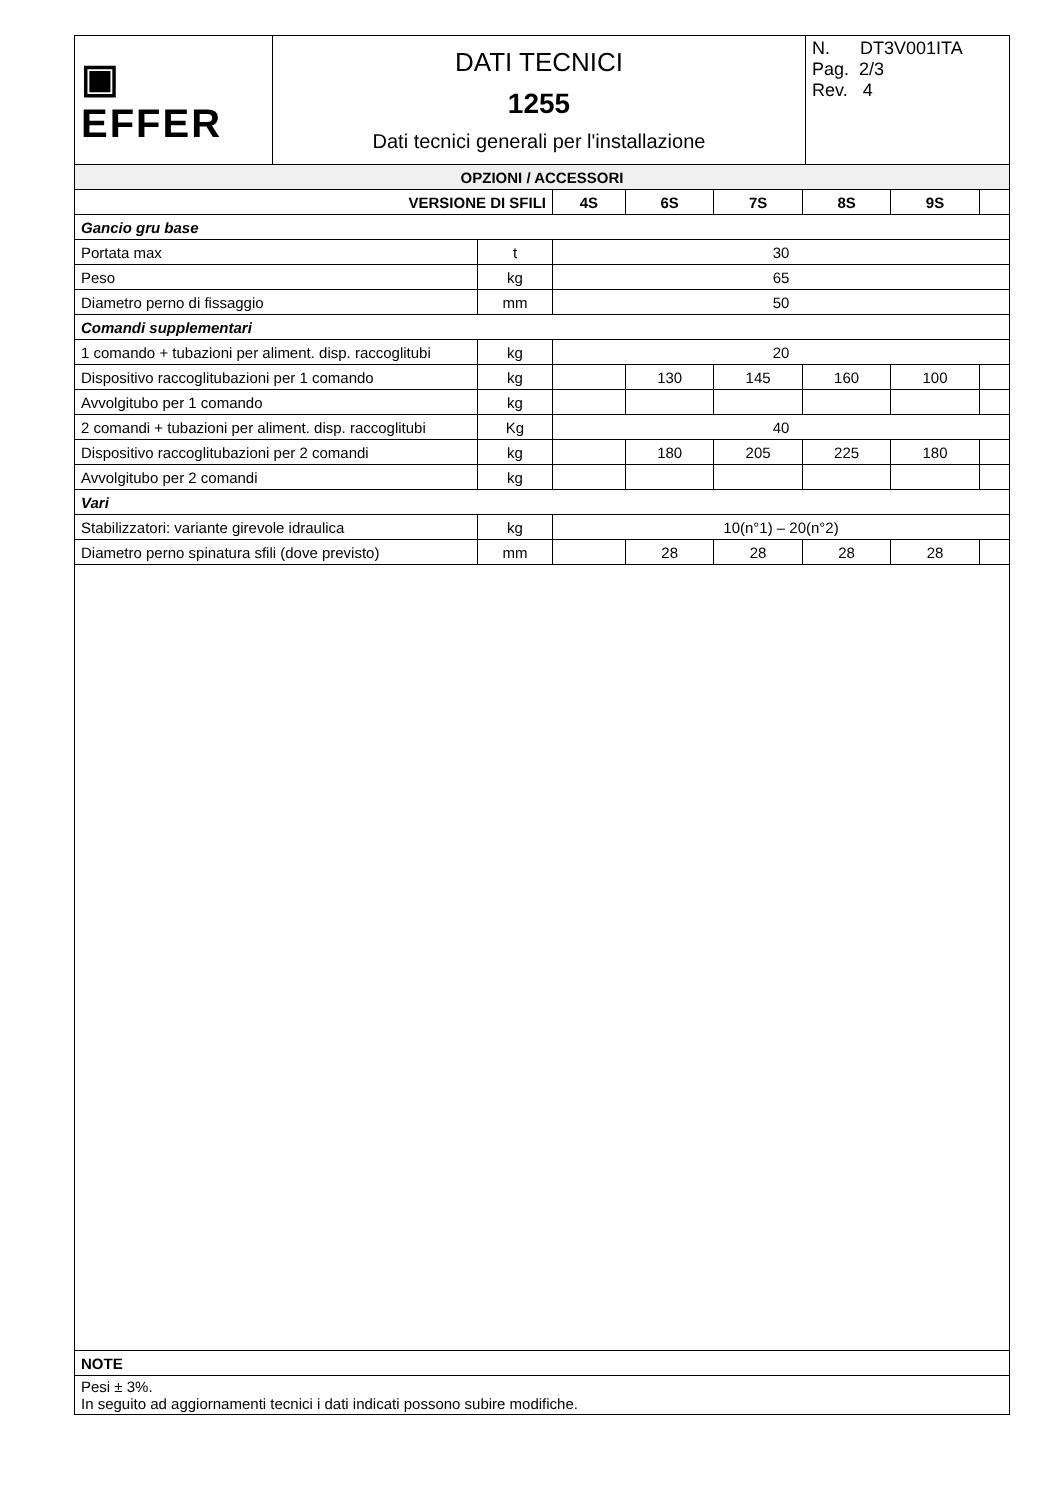| ▣ EFFER | DATI TECNICI 1255 Dati tecnici generali per l'installazione | N. DT3V001ITA Pag. 2/3 Rev. 4 |
| OPZIONI / ACCESSORI | | | | | | | |
| VERSIONE DI SFILI | | 4S | 6S | 7S | 8S | 9S | |
| Gancio gru base | | | | | | | |
| Portata max | t | 30 | | | | | |
| Peso | kg | 65 | | | | | |
| Diametro perno di fissaggio | mm | 50 | | | | | |
| Comandi supplementari | | | | | | | |
| 1 comando + tubazioni per aliment. disp. raccoglitubi | kg | 20 | | | | | |
| Dispositivo raccoglitubazioni per 1 comando | kg | | 130 | 145 | 160 | 100 | |
| Avvolgitubo per 1 comando | kg | | | | | | |
| 2 comandi + tubazioni per aliment. disp. raccoglitubi | Kg | 40 | | | | | |
| Dispositivo raccoglitubazioni per 2 comandi | kg | | 180 | 205 | 225 | 180 | |
| Avvolgitubo per 2 comandi | kg | | | | | | |
| Vari | | | | | | | |
| Stabilizzatori: variante girevole idraulica | kg | 10(n°1) – 20(n°2) | | | | | |
| Diametro perno spinatura sfili (dove previsto) | mm | | 28 | 28 | 28 | 28 | |
| NOTE |
| Pesi ± 3%. In seguito ad aggiornamenti tecnici i dati indicati possono subire modifiche. |